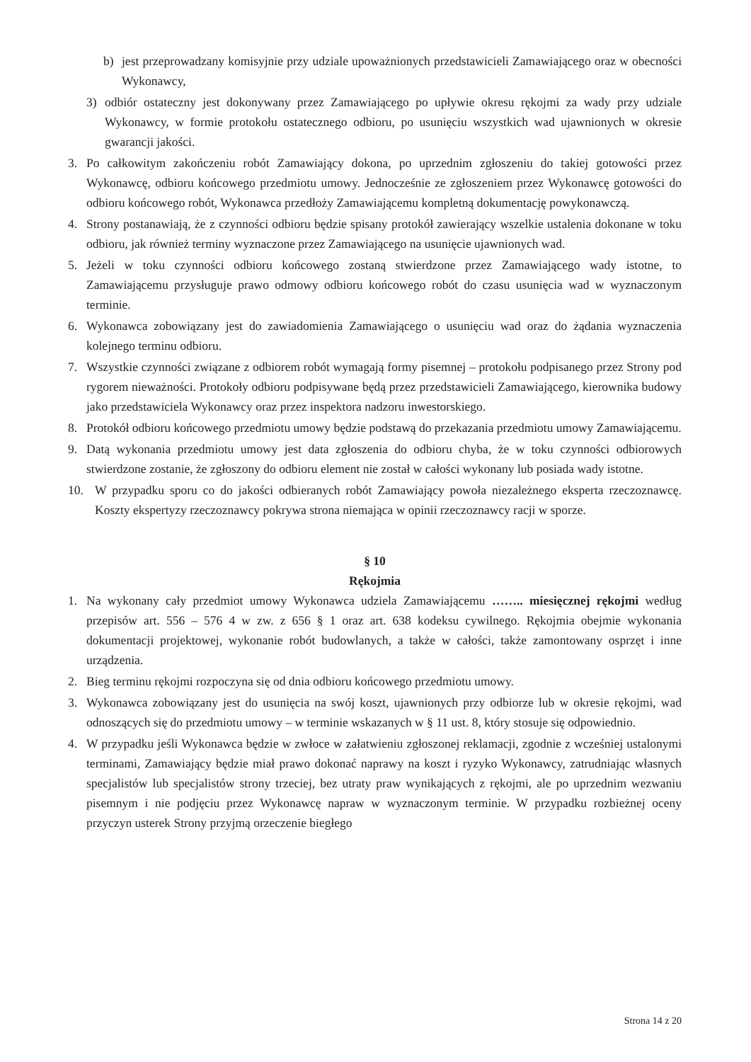b) jest przeprowadzany komisyjnie przy udziale upoważnionych przedstawicieli Zamawiającego oraz w obecności Wykonawcy,
3) odbiór ostateczny jest dokonywany przez Zamawiającego po upływie okresu rękojmi za wady przy udziale Wykonawcy, w formie protokołu ostatecznego odbioru, po usunięciu wszystkich wad ujawnionych w okresie gwarancji jakości.
3. Po całkowitym zakończeniu robót Zamawiający dokona, po uprzednim zgłoszeniu do takiej gotowości przez Wykonawcę, odbioru końcowego przedmiotu umowy. Jednocześnie ze zgłoszeniem przez Wykonawcę gotowości do odbioru końcowego robót, Wykonawca przedłoży Zamawiającemu kompletną dokumentację powykonawczą.
4. Strony postanawiają, że z czynności odbioru będzie spisany protokół zawierający wszelkie ustalenia dokonane w toku odbioru, jak również terminy wyznaczone przez Zamawiającego na usunięcie ujawnionych wad.
5. Jeżeli w toku czynności odbioru końcowego zostaną stwierdzone przez Zamawiającego wady istotne, to Zamawiającemu przysługuje prawo odmowy odbioru końcowego robót do czasu usunięcia wad w wyznaczonym terminie.
6. Wykonawca zobowiązany jest do zawiadomienia Zamawiającego o usunięciu wad oraz do żądania wyznaczenia kolejnego terminu odbioru.
7. Wszystkie czynności związane z odbiorem robót wymagają formy pisemnej – protokołu podpisanego przez Strony pod rygorem nieważności. Protokoły odbioru podpisywane będą przez przedstawicieli Zamawiającego, kierownika budowy jako przedstawiciela Wykonawcy oraz przez inspektora nadzoru inwestorskiego.
8. Protokół odbioru końcowego przedmiotu umowy będzie podstawą do przekazania przedmiotu umowy Zamawiającemu.
9. Datą wykonania przedmiotu umowy jest data zgłoszenia do odbioru chyba, że w toku czynności odbiorowych stwierdzone zostanie, że zgłoszony do odbioru element nie został w całości wykonany lub posiada wady istotne.
10. W przypadku sporu co do jakości odbieranych robót Zamawiający powoła niezależnego eksperta rzeczoznawcę. Koszty ekspertyzy rzeczoznawcy pokrywa strona niemająca w opinii rzeczoznawcy racji w sporze.
§ 10
Rękojmia
1. Na wykonany cały przedmiot umowy Wykonawca udziela Zamawiającemu …….. miesięcznej rękojmi według przepisów art. 556 – 576 4 w zw. z 656 § 1 oraz art. 638 kodeksu cywilnego. Rękojmia obejmie wykonania dokumentacji projektowej, wykonanie robót budowlanych, a także w całości, także zamontowany osprzęt i inne urządzenia.
2. Bieg terminu rękojmi rozpoczyna się od dnia odbioru końcowego przedmiotu umowy.
3. Wykonawca zobowiązany jest do usunięcia na swój koszt, ujawnionych przy odbiorze lub w okresie rękojmi, wad odnoszących się do przedmiotu umowy – w terminie wskazanych w § 11 ust. 8, który stosuje się odpowiednio.
4. W przypadku jeśli Wykonawca będzie w zwłoce w załatwieniu zgłoszonej reklamacji, zgodnie z wcześniej ustalonymi terminami, Zamawiający będzie miał prawo dokonać naprawy na koszt i ryzyko Wykonawcy, zatrudniając własnych specjalistów lub specjalistów strony trzeciej, bez utraty praw wynikających z rękojmi, ale po uprzednim wezwaniu pisemnym i nie podjęciu przez Wykonawcę napraw w wyznaczonym terminie. W przypadku rozbieżnej oceny przyczyn usterek Strony przyjmą orzeczenie biegłego
Strona 14 z 20